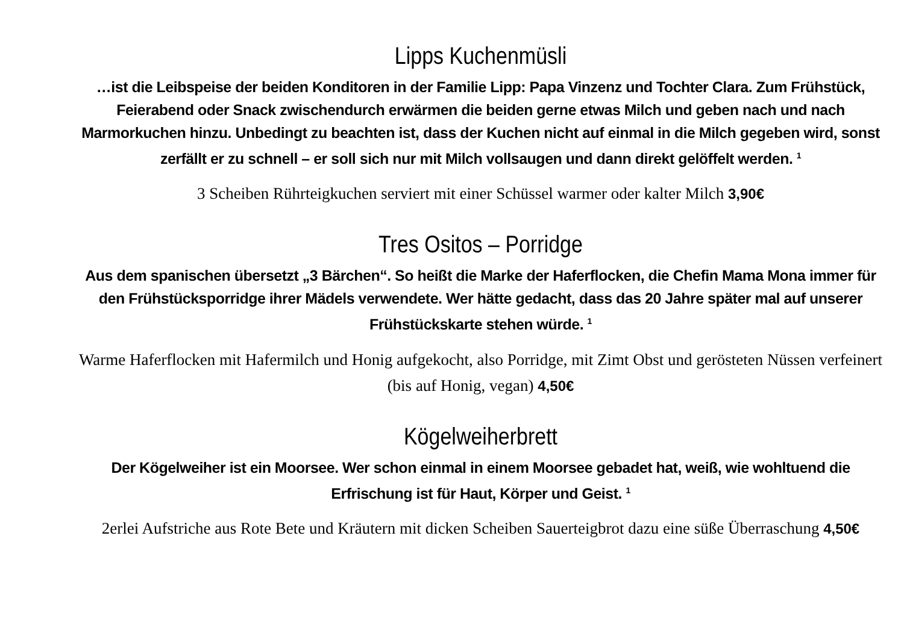Lipps Kuchenmüsli
…ist die Leibspeise der beiden Konditoren in der Familie Lipp: Papa Vinzenz und Tochter Clara. Zum Frühstück, Feierabend oder Snack zwischendurch erwärmen die beiden gerne etwas Milch und geben nach und nach Marmorkuchen hinzu. Unbedingt zu beachten ist, dass der Kuchen nicht auf einmal in die Milch gegeben wird, sonst zerfällt er zu schnell – er soll sich nur mit Milch vollsaugen und dann direkt gelöffelt werden. <sup>1</sup>
3 Scheiben Rührteigkuchen serviert mit einer Schüssel warmer oder kalter Milch 3,90€
Tres Ositos – Porridge
Aus dem spanischen übersetzt „3 Bärchen“. So heißt die Marke der Haferflocken, die Chefin Mama Mona immer für den Frühstücksporridge ihrer Mädels verwendete. Wer hätte gedacht, dass das 20 Jahre später mal auf unserer Frühstückskarte stehen würde. <sup>1</sup>
Warme Haferflocken mit Hafermilch und Honig aufgekocht, also Porridge, mit Zimt Obst und gerösteten Nüssen verfeinert (bis auf Honig, vegan) 4,50€
Kögelweiherbrett
Der Kögelweiher ist ein Moorsee. Wer schon einmal in einem Moorsee gebadet hat, weiß, wie wohltuend die Erfrischung ist für Haut, Körper und Geist. <sup>1</sup>
2erlei Aufstriche aus Rote Bete und Kräutern mit dicken Scheiben Sauerteigbrot dazu eine süße Überraschung 4,50€